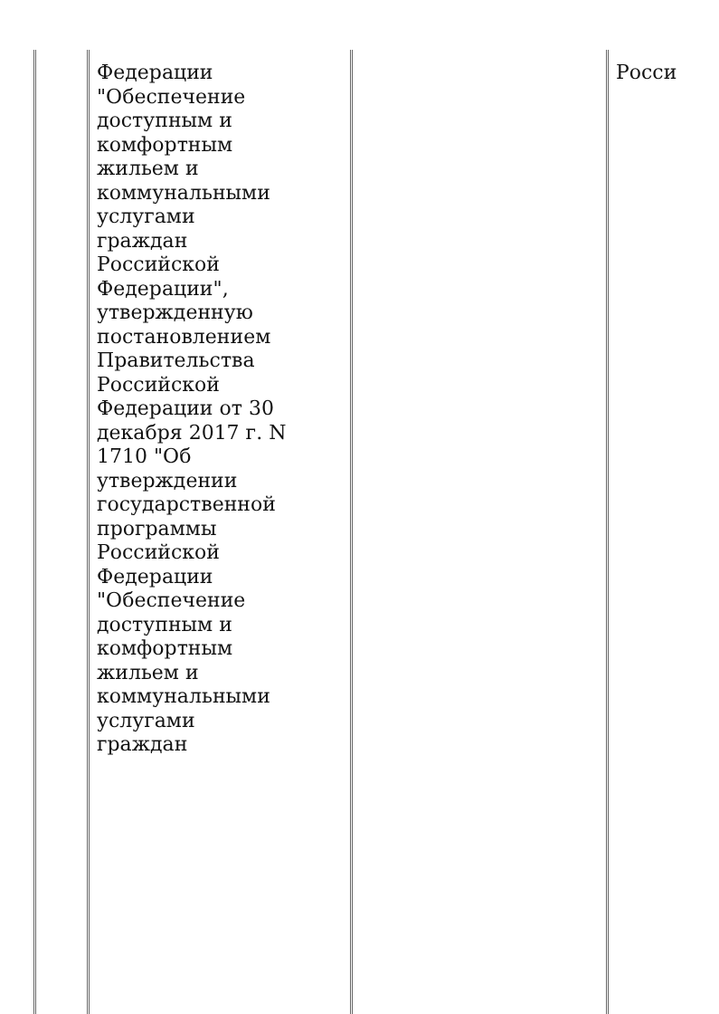| | Федерации "Обеспечение доступным и комфортным жильем и коммунальными услугами граждан Российской Федерации", утвержденную постановлением Правительства Российской Федерации от 30 декабря 2017 г. N 1710 "Об утверждении государственной программы Российской Федерации "Обеспечение доступным и комфортным жильем и коммунальными услугами граждан | | Росси |